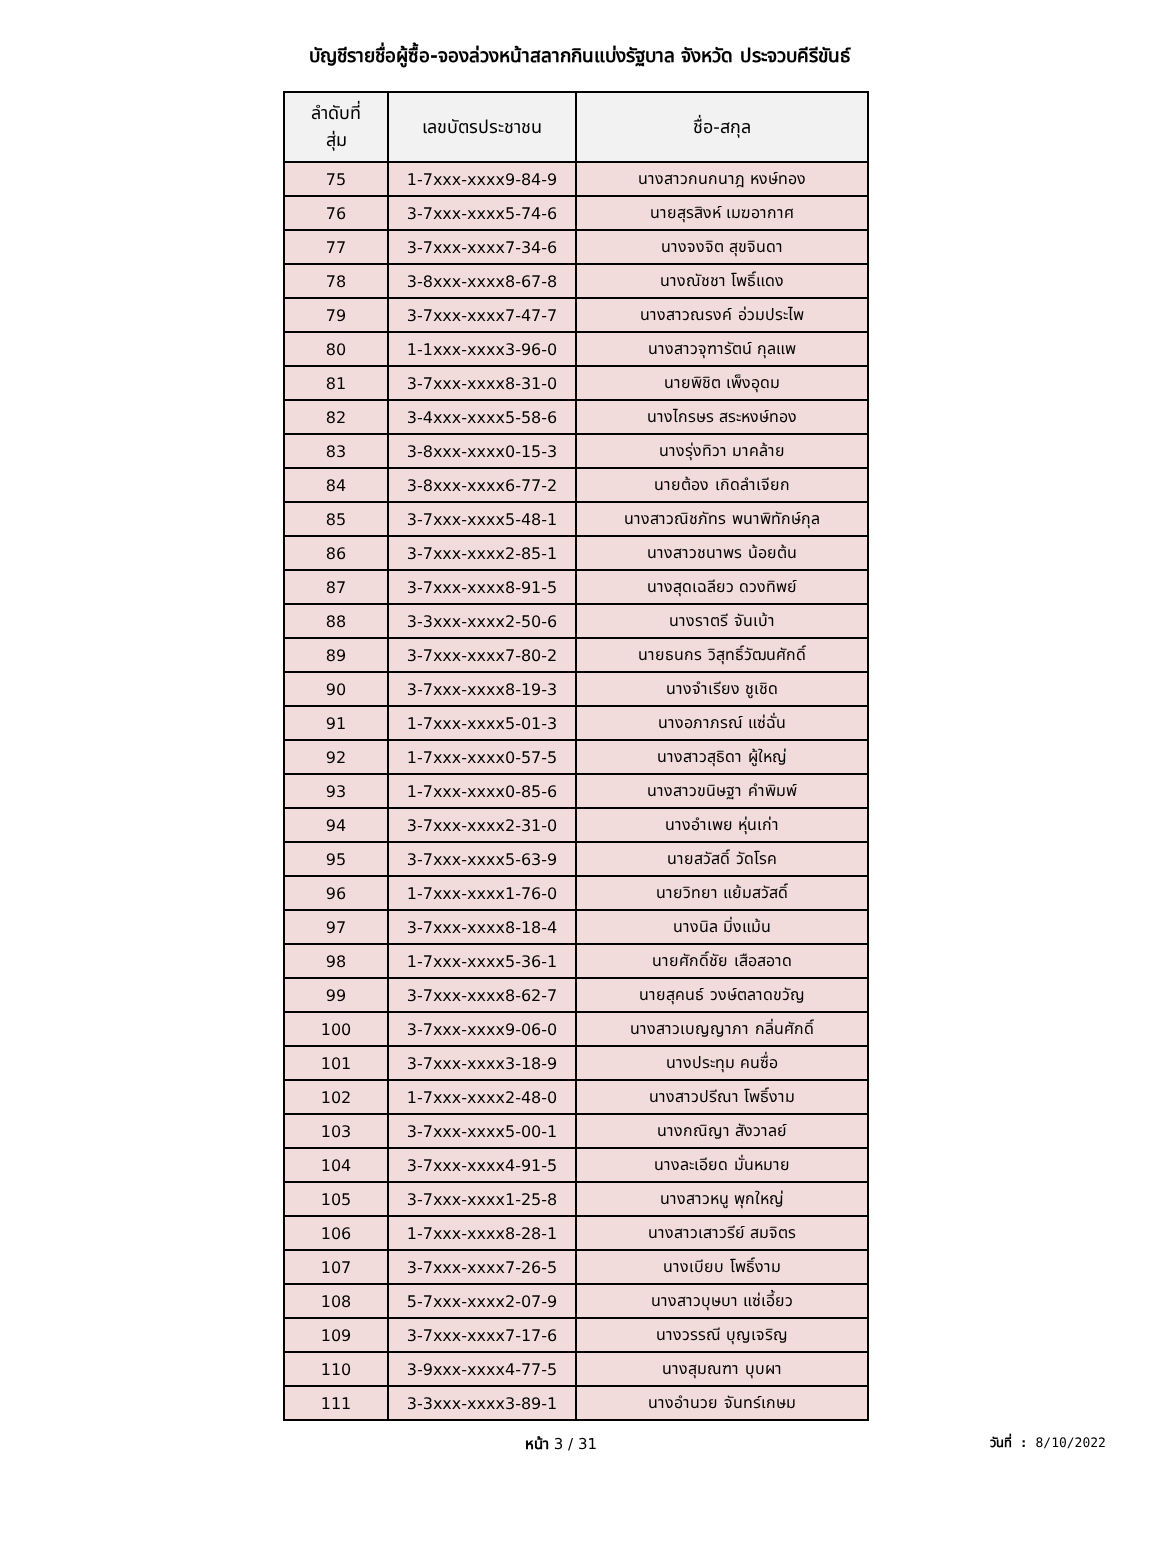บัญชีรายชื่อผู้ซื้อ-จองล่วงหน้าสลากกินแบ่งรัฐบาล จังหวัด ประจวบคีรีขันธ์
| ลำดับที่ สุ่ม | เลขบัตรประชาชน | ชื่อ-สกุล |
| --- | --- | --- |
| 75 | 1-7xxx-xxxx9-84-9 | นางสาวกนกนาฎ หงษ์ทอง |
| 76 | 3-7xxx-xxxx5-74-6 | นายสุรสิงห์ เมฆอากาศ |
| 77 | 3-7xxx-xxxx7-34-6 | นางจงจิต สุขจินดา |
| 78 | 3-8xxx-xxxx8-67-8 | นางณัชชา โพธิ์แดง |
| 79 | 3-7xxx-xxxx7-47-7 | นางสาวณรงค์ อ่วมประไพ |
| 80 | 1-1xxx-xxxx3-96-0 | นางสาวจุฑารัตน์ กุลแพ |
| 81 | 3-7xxx-xxxx8-31-0 | นายพิชิต เพ็งอุดม |
| 82 | 3-4xxx-xxxx5-58-6 | นางไกรษร สระหงษ์ทอง |
| 83 | 3-8xxx-xxxx0-15-3 | นางรุ่งทิวา มาคล้าย |
| 84 | 3-8xxx-xxxx6-77-2 | นายต้อง เกิดลำเจียก |
| 85 | 3-7xxx-xxxx5-48-1 | นางสาวณิชภัทร พนาพิทักษ์กุล |
| 86 | 3-7xxx-xxxx2-85-1 | นางสาวชนาพร น้อยต้น |
| 87 | 3-7xxx-xxxx8-91-5 | นางสุดเฉลียว ดวงทิพย์ |
| 88 | 3-3xxx-xxxx2-50-6 | นางราตรี จันเบ้า |
| 89 | 3-7xxx-xxxx7-80-2 | นายธนกร วิสุทธิ์วัฒนศักดิ์ |
| 90 | 3-7xxx-xxxx8-19-3 | นางจำเรียง ชูเชิด |
| 91 | 1-7xxx-xxxx5-01-3 | นางอภาภรณ์ แซ่ฉั่น |
| 92 | 1-7xxx-xxxx0-57-5 | นางสาวสุธิดา ผู้ใหญ่ |
| 93 | 1-7xxx-xxxx0-85-6 | นางสาวขนิษฐา คำพิมพ์ |
| 94 | 3-7xxx-xxxx2-31-0 | นางอำเพย หุ่นเก่า |
| 95 | 3-7xxx-xxxx5-63-9 | นายสวัสดิ์ วัดโรค |
| 96 | 1-7xxx-xxxx1-76-0 | นายวิทยา แย้มสวัสดิ์ |
| 97 | 3-7xxx-xxxx8-18-4 | นางนิล มิ่งแม้น |
| 98 | 1-7xxx-xxxx5-36-1 | นายศักดิ์ชัย เสือสอาด |
| 99 | 3-7xxx-xxxx8-62-7 | นายสุคนธ์ วงษ์ตลาดขวัญ |
| 100 | 3-7xxx-xxxx9-06-0 | นางสาวเบญญาภา กลิ่นศักดิ์ |
| 101 | 3-7xxx-xxxx3-18-9 | นางประทุม คนซื่อ |
| 102 | 1-7xxx-xxxx2-48-0 | นางสาวปรีณา โพธิ์งาม |
| 103 | 3-7xxx-xxxx5-00-1 | นางกณิญา สังวาลย์ |
| 104 | 3-7xxx-xxxx4-91-5 | นางละเอียด มั่นหมาย |
| 105 | 3-7xxx-xxxx1-25-8 | นางสาวหนู พุกใหญ่ |
| 106 | 1-7xxx-xxxx8-28-1 | นางสาวเสาวรีย์ สมจิตร |
| 107 | 3-7xxx-xxxx7-26-5 | นางเบียบ โพธิ์งาม |
| 108 | 5-7xxx-xxxx2-07-9 | นางสาวบุษบา แซ่เอี้ยว |
| 109 | 3-7xxx-xxxx7-17-6 | นางวรรณี บุญเจริญ |
| 110 | 3-9xxx-xxxx4-77-5 | นางสุมณฑา บุบผา |
| 111 | 3-3xxx-xxxx3-89-1 | นางอำนวย จันทร์เกษม |
หน้า 3 / 31
วันที่ : 8/10/2022